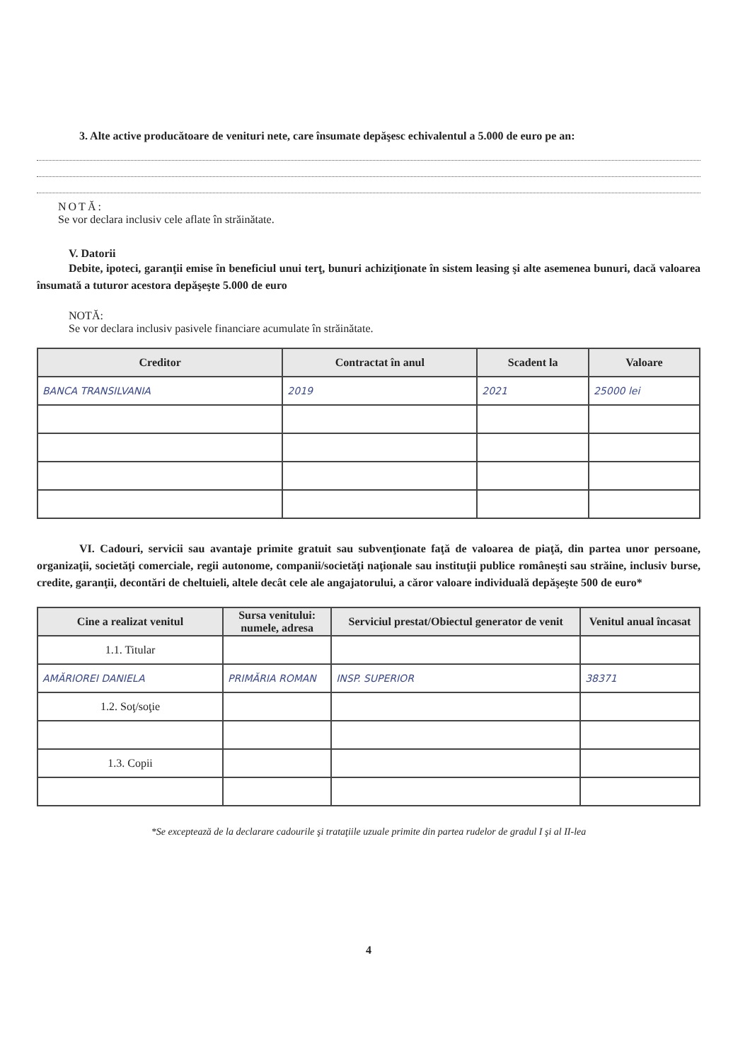3. Alte active producătoare de venituri nete, care însumate depăşesc echivalentul a 5.000 de euro pe an:
NOTĂ:
Se vor declara inclusiv cele aflate în străinătate.
V. Datorii
Debite, ipoteci, garanţii emise în beneficiul unui terţ, bunuri achiziţionate în sistem leasing şi alte asemenea bunuri, dacă valoarea însumată a tuturor acestora depăşeşte 5.000 de euro
NOTĂ:
Se vor declara inclusiv pasivele financiare acumulate în străinătate.
| Creditor | Contractat în anul | Scadent la | Valoare |
| --- | --- | --- | --- |
| BANCA TRANSILVANIA | 2019 | 2021 | 25000 lei |
VI. Cadouri, servicii sau avantaje primite gratuit sau subvenţionate faţă de valoarea de piaţă, din partea unor persoane, organizaţii, societăţi comerciale, regii autonome, companii/societăţi naţionale sau instituţii publice româneşti sau străine, inclusiv burse, credite, garanţii, decontări de cheltuieli, altele decât cele ale angajatorului, a căror valoare individuală depăşeşte 500 de euro*
| Cine a realizat venitul | Sursa venitului: numele, adresa | Serviciul prestat/Obiectul generator de venit | Venitul anual încasat |
| --- | --- | --- | --- |
| 1.1. Titular | | | |
| AMĂRIOREI DANIELA | PRIMĂRIA ROMAN | INSP. SUPERIOR | 38371 |
| 1.2. Soţ/soţie | | | |
| 1.3. Copii | | | |
*Se exceptează de la declarare cadourile şi trataţiile uzuale primite din partea rudelor de gradul I şi al II-lea
4